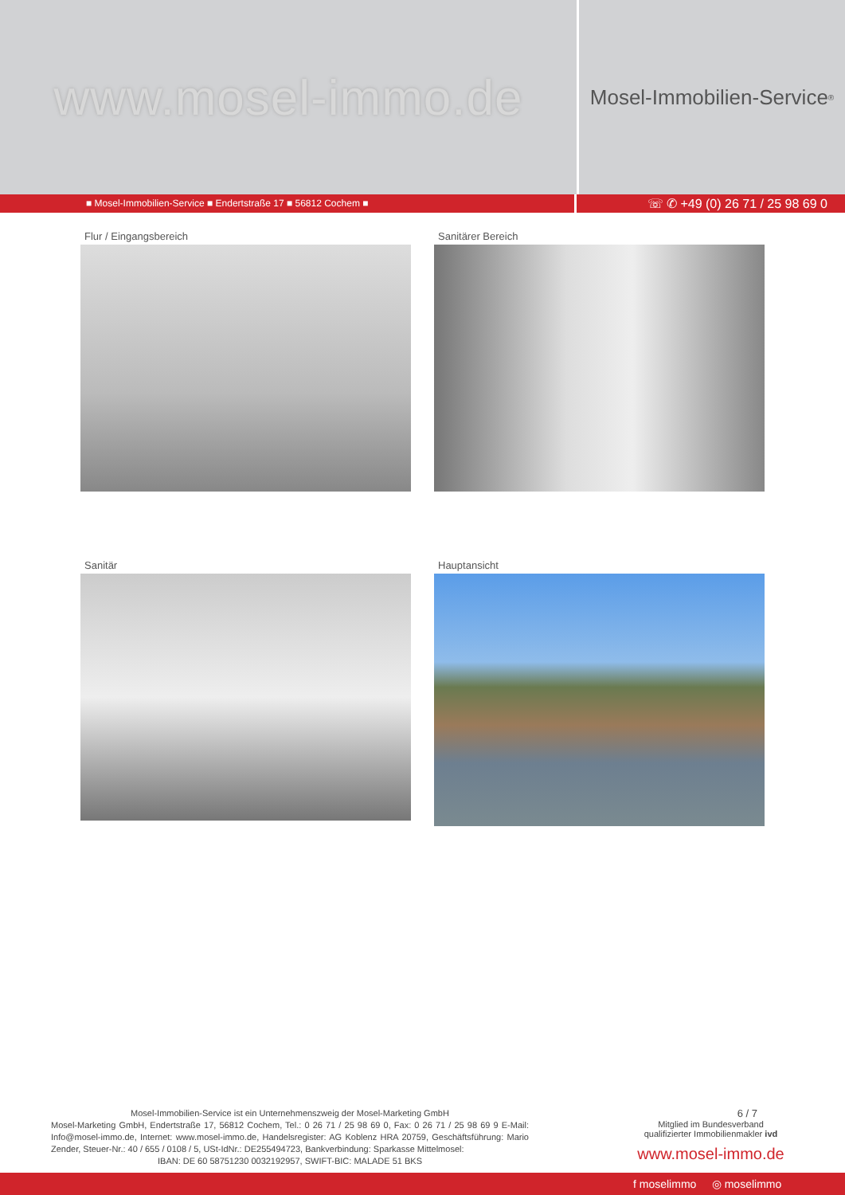www.mosel-immo.de
Mosel-Immobilien-Service<sup>®</sup>
■ Mosel-Immobilien-Service ■ Endertstraße 17 ■ 56812 Cochem ■
☏ ✆ +49 (0) 26 71 / 25 98 69 0
Flur / Eingangsbereich
Sanitärer Bereich
Sanitär
Hauptansicht
Mosel-Immobilien-Service ist ein Unternehmenszweig der Mosel-Marketing GmbH
Mosel-Marketing GmbH, Endertstraße 17, 56812 Cochem, Tel.: 0 26 71 / 25 98 69 0, Fax: 0 26 71 / 25 98 69 9 E-Mail: Info@mosel-immo.de, Internet: www.mosel-immo.de, Handelsregister: AG Koblenz HRA 20759, Geschäftsführung: Mario Zender, Steuer-Nr.: 40 / 655 / 0108 / 5, USt-IdNr.: DE255494723, Bankverbindung: Sparkasse Mittelmosel:
IBAN: DE 60 58751230 0032192957, SWIFT-BIC: MALADE 51 BKS
6 / 7
Mitglied im Bundesverband
qualifizierter Immobilienmakler ivd
www.mosel-immo.de
f moselimmo ◎ moselimmo